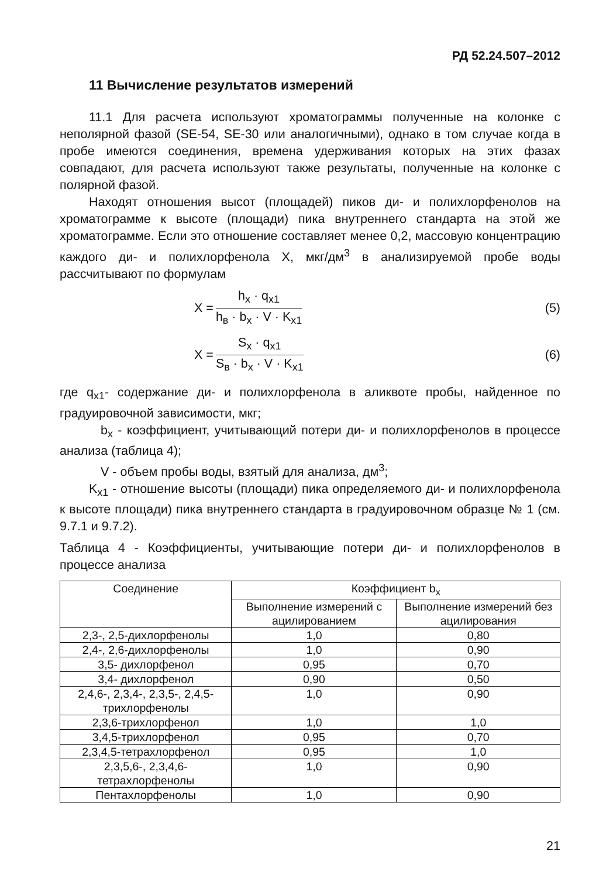РД 52.24.507–2012
11 Вычисление результатов измерений
11.1 Для расчета используют хроматограммы полученные на колонке с неполярной фазой (SE-54, SE-30 или аналогичными), однако в том случае когда в пробе имеются соединения, времена удерживания которых на этих фазах совпадают, для расчета используют также результаты, полученные на колонке с полярной фазой.
Находят отношения высот (площадей) пиков ди- и полихлорфенолов на хроматограмме к высоте (площади) пика внутреннего стандарта на этой же хроматограмме. Если это отношение составляет менее 0,2, массовую концентрацию каждого ди- и полихлорфенола X, мкг/дм<sup>3</sup> в анализируемой пробе воды рассчитывают по формулам
X = h<sub>x</sub> · q<sub>x1</sub> h<sub>в</sub> · b<sub>x</sub> · V · K<sub>x1</sub> (5)
X = S<sub>x</sub> · q<sub>x1</sub> S<sub>в</sub> · b<sub>x</sub> · V · K<sub>x1</sub> (6)
где q<sub>x1</sub>- содержание ди- и полихлорфенола в аликвоте пробы, найденное по градуировочной зависимости, мкг;
b<sub>x</sub> - коэффициент, учитывающий потери ди- и полихлорфенолов в процессе анализа (таблица 4);
V - объем пробы воды, взятый для анализа, дм<sup>3</sup>;
K<sub>x1</sub> - отношение высоты (площади) пика определяемого ди- и полихлорфенола к высоте площади) пика внутреннего стандарта в градуировочном образце № 1 (см. 9.7.1 и 9.7.2).
Таблица 4 - Коэффициенты, учитывающие потери ди- и полихлорфенолов в процессе анализа
| Соединение | Коэффициент b<sub>x</sub> | |
| --- | --- | --- |
| | Выполнение измерений с ацилированием | Выполнение измерений без ацилирования |
| 2,3-, 2,5-дихлорфенолы | 1,0 | 0,80 |
| 2,4-, 2,6-дихлорфенолы | 1,0 | 0,90 |
| 3,5- дихлорфенол | 0,95 | 0,70 |
| 3,4- дихлорфенол | 0,90 | 0,50 |
| 2,4,6-, 2,3,4-, 2,3,5-, 2,4,5-трихлорфенолы | 1,0 | 0,90 |
| 2,3,6-трихлорфенол | 1,0 | 1,0 |
| 3,4,5-трихлорфенол | 0,95 | 0,70 |
| 2,3,4,5-тетрахлорфенол | 0,95 | 1,0 |
| 2,3,5,6-, 2,3,4,6-тетрахлорфенолы | 1,0 | 0,90 |
| Пентахлорфенолы | 1,0 | 0,90 |
21